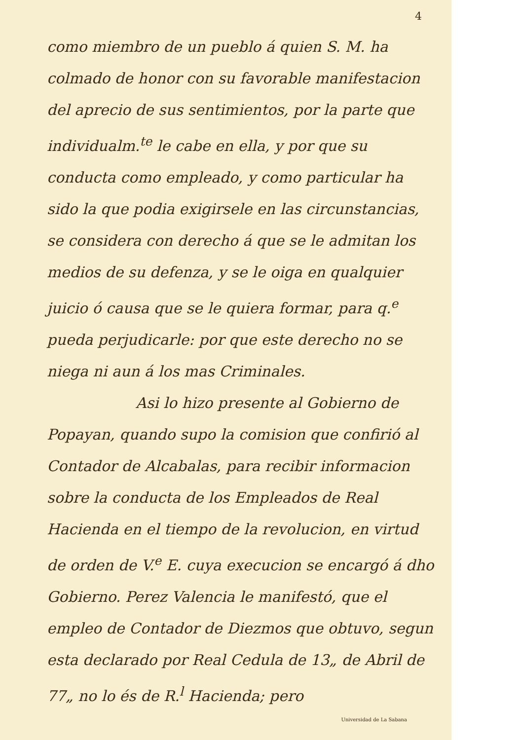4
como miembro de un pueblo á quien S. M. ha colmado de honor con su favorable manifestacion del aprecio de sus sentimientos, por la parte que individualm.<sup>te</sup> le cabe en ella, y por que su conducta como empleado, y como particular ha sido la que podia exigirsele en las circunstancias, se considera con derecho á que se le admitan los medios de su defenza, y se le oiga en qualquier juicio ó causa que se le quiera formar, para q.<sup>e</sup> pueda perjudicarle: por que este derecho no se niega ni aun á los mas Criminales.
Asi lo hizo presente al Gobierno de
Popayan, quando supo la comision que confirió al Contador de Alcabalas, para recibir informacion sobre la conducta de los Empleados de Real Hacienda en el tiempo de la revolucion, en virtud de orden de V.<sup>e</sup> E. cuya execucion se encargó á dho Gobierno. Perez Valencia le manifestó, que el empleo de Contador de Diezmos que obtuvo, segun esta declarado por Real Cedula de 13„ de Abril de 77„ no lo és de R.<sup>l</sup> Hacienda; pero
Universidad de La Sabana